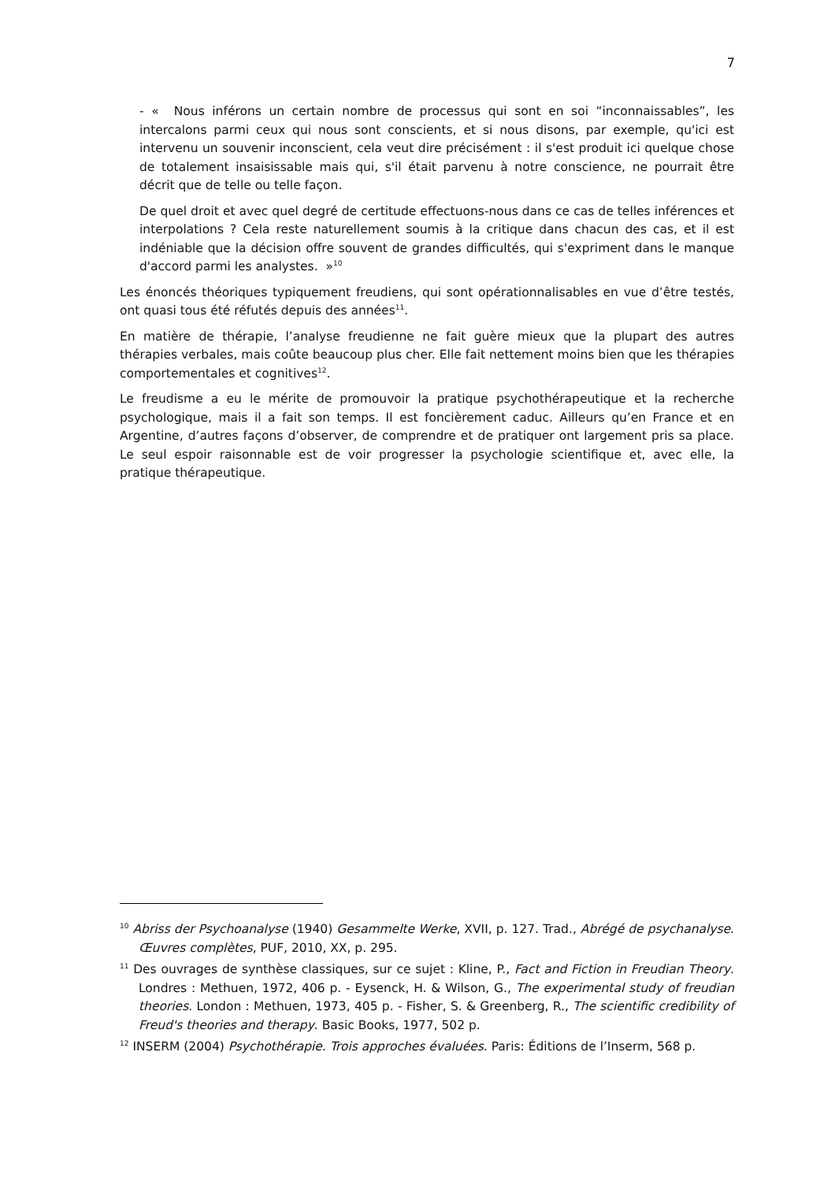7
- « Nous inférons un certain nombre de processus qui sont en soi “inconnaissables”, les intercalons parmi ceux qui nous sont conscients, et si nous disons, par exemple, qu'ici est intervenu un souvenir inconscient, cela veut dire précisément : il s'est produit ici quelque chose de totalement insaisissable mais qui, s'il était parvenu à notre conscience, ne pourrait être décrit que de telle ou telle façon.
De quel droit et avec quel degré de certitude effectuons-nous dans ce cas de telles inférences et interpolations ? Cela reste naturellement soumis à la critique dans chacun des cas, et il est indéniable que la décision offre souvent de grandes difficultés, qui s'expriment dans le manque d'accord parmi les analystes. »<sup>10</sup>
Les énoncés théoriques typiquement freudiens, qui sont opérationnalisables en vue d’être testés, ont quasi tous été réfutés depuis des années<sup>11</sup>.
En matière de thérapie, l’analyse freudienne ne fait guère mieux que la plupart des autres thérapies verbales, mais coûte beaucoup plus cher. Elle fait nettement moins bien que les thérapies comportementales et cognitives<sup>12</sup>.
Le freudisme a eu le mérite de promouvoir la pratique psychothérapeutique et la recherche psychologique, mais il a fait son temps. Il est foncièrement caduc. Ailleurs qu’en France et en Argentine, d’autres façons d’observer, de comprendre et de pratiquer ont largement pris sa place. Le seul espoir raisonnable est de voir progresser la psychologie scientifique et, avec elle, la pratique thérapeutique.
<sup>10</sup> Abriss der Psychoanalyse (1940) Gesammelte Werke, XVII, p. 127. Trad., Abrégé de psychanalyse. Œuvres complètes, PUF, 2010, XX, p. 295.
<sup>11</sup> Des ouvrages de synthèse classiques, sur ce sujet : Kline, P., Fact and Fiction in Freudian Theory. Londres : Methuen, 1972, 406 p. - Eysenck, H. & Wilson, G., The experimental study of freudian theories. London : Methuen, 1973, 405 p. - Fisher, S. & Greenberg, R., The scientific credibility of Freud's theories and therapy. Basic Books, 1977, 502 p.
<sup>12</sup> INSERM (2004) Psychothérapie. Trois approches évaluées. Paris: Éditions de l’Inserm, 568 p.